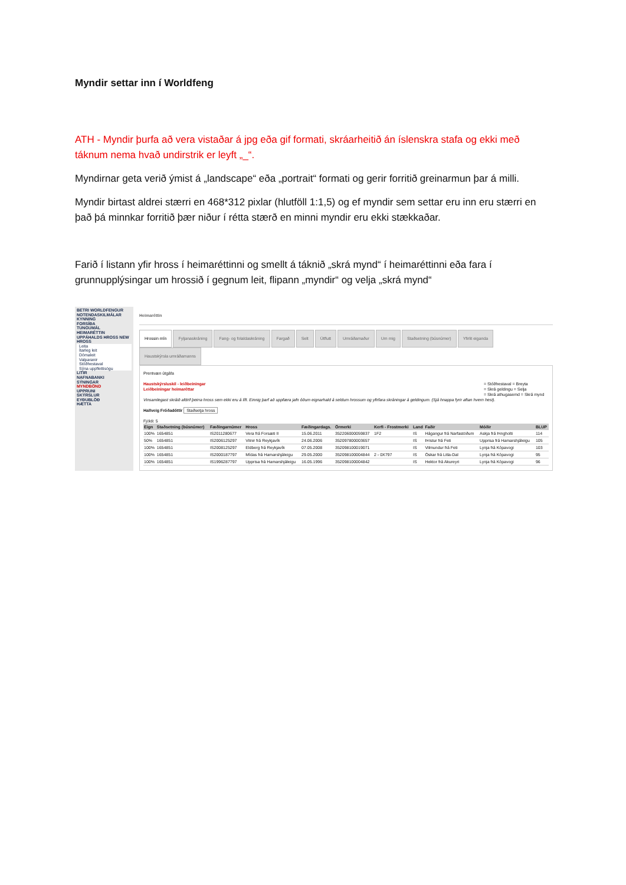Myndir settar inn í Worldfeng
ATH - Myndir þurfa að vera vistaðar á jpg eða gif formati, skráarheitið án íslenskra stafa og ekki með táknum nema hvað undirstrik er leyft „_“.
Myndirnar geta verið ýmist á „landscape“ eða „portrait“ formati og gerir forritið greinarmun þar á milli.
Myndir birtast aldrei stærri en 468*312 pixlar (hlutföll 1:1,5) og ef myndir sem settar eru inn eru stærri en það þá minnkar forritið þær niður í rétta stærð en minni myndir eru ekki stækkaðar.
Farið í listann yfir hross í heimaréttinni og smellt á táknið „skrá mynd“ í heimaréttinni eða fara í grunnupplýsingar um hrossið í gegnum leit, flipann „myndir“ og velja „skrá mynd“
BETRI WORLDFENGUR
NOTENDASKILMÁLAR
KYNNING
FORSÍÐA
TUNGUMÁL
HEIMARÉTTIN
UPPÁHALDS HROSS NEW
HROSS
Leita
Ítarleg leit
Dómaleit
Valparanir
Stóðhestaval
Sýna uppflettisögu
LITIR
NAFNABANKI
SÝNINGAR
MYNDBÖND
UPPRUNI
SKÝRSLUR
EYÐUBLÖÐ
HÆTTA
Heimaréttin
Hrossin mín Fyljanaskráning Fang- og folaldaskráning Fargað Selt Útflutt Umráðamaður Um mig Staðsetning (búsnúmer) Yfirlit eiganda Haustskýrsla umráðamanns
Prentvæn útgáfa
= Stóðhestaval = Breyta
= Skrá geldingu = Selja
= Skrá athugasemd = Skrá mynd
Haustskýrsluskil - leiðbeiningar
Leiðbeiningar heimaréttar
Vinsamlegast skráið afdrif þeirra hross sem ekki eru á lífi. Einnig þarf að uppfæra jafn óðum eignarhald á seldum hrossum og yfirfara skráningar á geldingum. (Sjá hnappa fyrir aftan hvern hest).
Hallveig Fróðadóttir Staðsetja hross
Fjöldi: 5
| Eign | Staðsetning (búsnúmer) | Fæðingarnúmer | Hross | Fæðingardags. | Örmerki | Kerfi - Frostmerki | Land | Faðir | Móðir | BLUP |
| --- | --- | --- | --- | --- | --- | --- | --- | --- | --- | --- |
| 100% | 1654851 | IS2011280677 | Vera frá Forsæti II | 15.06.2011 | 352206000059837 | 1F2 | IS | Hágangur frá Narfastöðum | Askja frá Þingholti | 114 |
| 50% | 1654851 | IS2006125297 | Vitnir frá Reykjavík | 24.06.2006 | 352097800003657 | | IS | Þristur frá Feti | Upprisa frá Hamarshjáleigu | 105 |
| 100% | 1654851 | IS2008125297 | Eldberg frá Reykjavík | 07.05.2008 | 352098100019071 | | IS | Vilmundur frá Feti | Lynja frá Kópavogi | 103 |
| 100% | 1654851 | IS2000187797 | Mídas frá Hamarshjáleigu | 29.05.2000 | 352098100004844 | 2 - 0X797 | IS | Óskar frá Litla-Dal | Lynja frá Kópavogi | 95 |
| 100% | 1654851 | IS1996287797 | Upprisa frá Hamarshjáleigu | 16.05.1996 | 352098100004842 | | IS | Hektor frá Akureyri | Lynja frá Kópavogi | 96 |